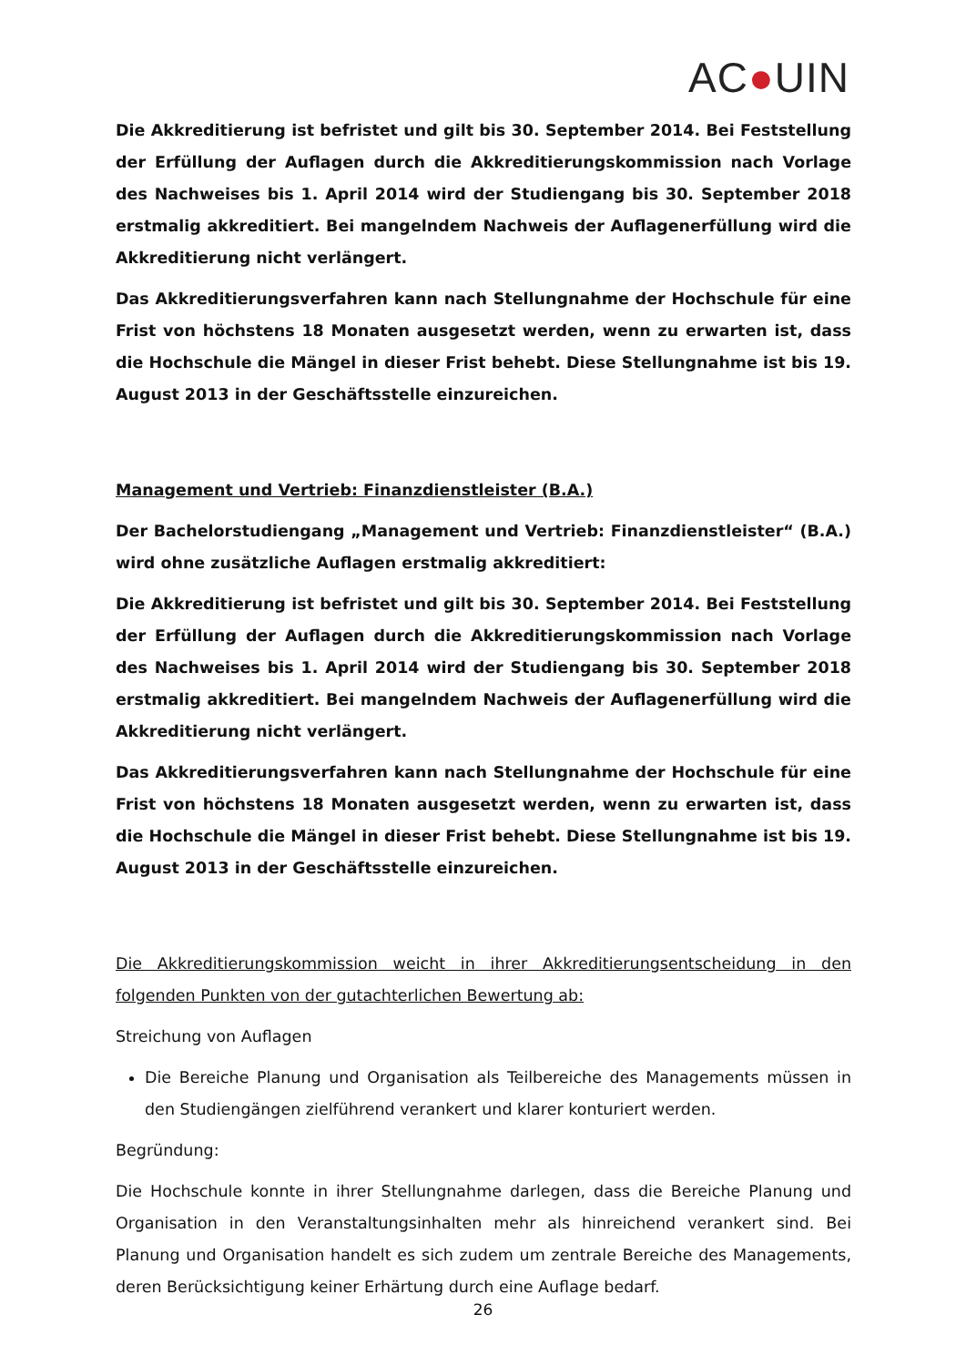AC●UIN
Die Akkreditierung ist befristet und gilt bis 30. September 2014. Bei Feststellung der Erfüllung der Auflagen durch die Akkreditierungskommission nach Vorlage des Nachweises bis 1. April 2014 wird der Studiengang bis 30. September 2018 erstmalig akkreditiert. Bei mangelndem Nachweis der Auflagenerfüllung wird die Akkreditierung nicht verlängert.
Das Akkreditierungsverfahren kann nach Stellungnahme der Hochschule für eine Frist von höchstens 18 Monaten ausgesetzt werden, wenn zu erwarten ist, dass die Hochschule die Mängel in dieser Frist behebt. Diese Stellungnahme ist bis 19. August 2013 in der Geschäftsstelle einzureichen.
Management und Vertrieb: Finanzdienstleister (B.A.)
Der Bachelorstudiengang „Management und Vertrieb: Finanzdienstleister“ (B.A.) wird ohne zusätzliche Auflagen erstmalig akkreditiert:
Die Akkreditierung ist befristet und gilt bis 30. September 2014. Bei Feststellung der Erfüllung der Auflagen durch die Akkreditierungskommission nach Vorlage des Nachweises bis 1. April 2014 wird der Studiengang bis 30. September 2018 erstmalig akkreditiert. Bei mangelndem Nachweis der Auflagenerfüllung wird die Akkreditierung nicht verlängert.
Das Akkreditierungsverfahren kann nach Stellungnahme der Hochschule für eine Frist von höchstens 18 Monaten ausgesetzt werden, wenn zu erwarten ist, dass die Hochschule die Mängel in dieser Frist behebt. Diese Stellungnahme ist bis 19. August 2013 in der Geschäftsstelle einzureichen.
Die Akkreditierungskommission weicht in ihrer Akkreditierungsentscheidung in den folgenden Punkten von der gutachterlichen Bewertung ab:
Streichung von Auflagen
Die Bereiche Planung und Organisation als Teilbereiche des Managements müssen in den Studiengängen zielführend verankert und klarer konturiert werden.
Begründung:
Die Hochschule konnte in ihrer Stellungnahme darlegen, dass die Bereiche Planung und Organisation in den Veranstaltungsinhalten mehr als hinreichend verankert sind. Bei Planung und Organisation handelt es sich zudem um zentrale Bereiche des Managements, deren Berücksichtigung keiner Erhärtung durch eine Auflage bedarf.
26